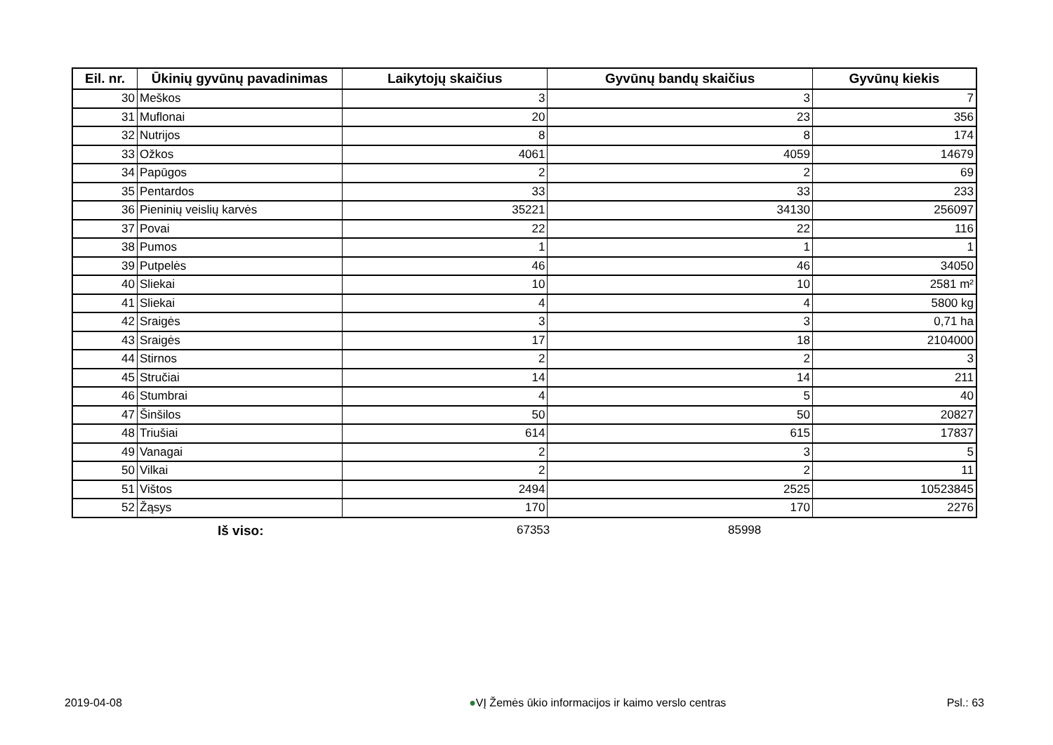| Eil. nr. | Ūkinių gyvūnų pavadinimas | Laikytojų skaičius | Gyvūnų bandų skaičius | Gyvūnų kiekis |
| --- | --- | --- | --- | --- |
| 30 | Meškos | 3 | 3 | 7 |
| 31 | Muflonai | 20 | 23 | 356 |
| 32 | Nutrijos | 8 | 8 | 174 |
| 33 | Ožkos | 4061 | 4059 | 14679 |
| 34 | Papūgos | 2 | 2 | 69 |
| 35 | Pentardos | 33 | 33 | 233 |
| 36 | Pieninių veislių karvės | 35221 | 34130 | 256097 |
| 37 | Povai | 22 | 22 | 116 |
| 38 | Pumos | 1 | 1 | 1 |
| 39 | Putpelės | 46 | 46 | 34050 |
| 40 | Sliekai | 10 | 10 | 2581 m² |
| 41 | Sliekai | 4 | 4 | 5800 kg |
| 42 | Sraigės | 3 | 3 | 0,71 ha |
| 43 | Sraigės | 17 | 18 | 2104000 |
| 44 | Stirnos | 2 | 2 | 3 |
| 45 | Stručiai | 14 | 14 | 211 |
| 46 | Stumbrai | 4 | 5 | 40 |
| 47 | Šinšilos | 50 | 50 | 20827 |
| 48 | Triušiai | 614 | 615 | 17837 |
| 49 | Vanagai | 2 | 3 | 5 |
| 50 | Vilkai | 2 | 2 | 11 |
| 51 | Vištos | 2494 | 2525 | 10523845 |
| 52 | Žąsys | 170 | 170 | 2276 |
Iš viso: 67353 85998
2019-04-08 ●VĮ Žemės ūkio informacijos ir kaimo verslo centras Psl.: 63